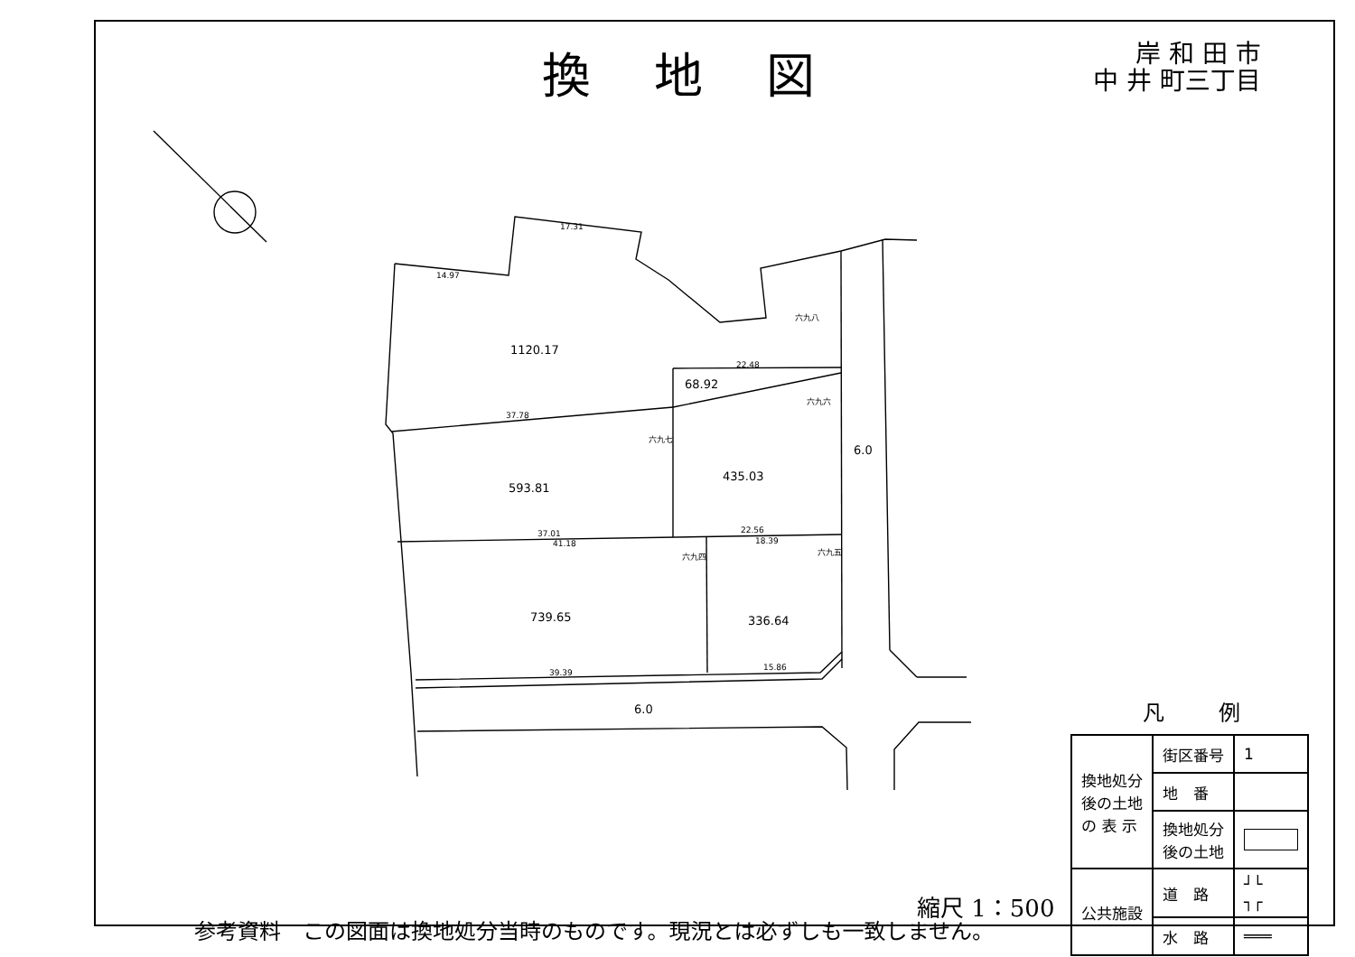換地図
岸 和 田 市
中 井 町三丁目
1120.17
68.92
593.81
435.03
739.65
336.64
6.0
6.0
17.31
14.97
22.48
37.78
37.01
41.18
22.56
18.39
39.39
15.86
六九八
六九七
六九六
六九四
六九五
凡例
| 換地処分 後の土地 の 表 示 | 街区番号 | 1 |
| | 地 番 | |
| | 換地処分 後の土地 | |
| 公共施設 | 道 路 | ┘└ ┐┌ |
| | 水 路 | ═══ |
縮尺 1：500
参考資料　この図面は換地処分当時のものです。現況とは必ずしも一致しません。